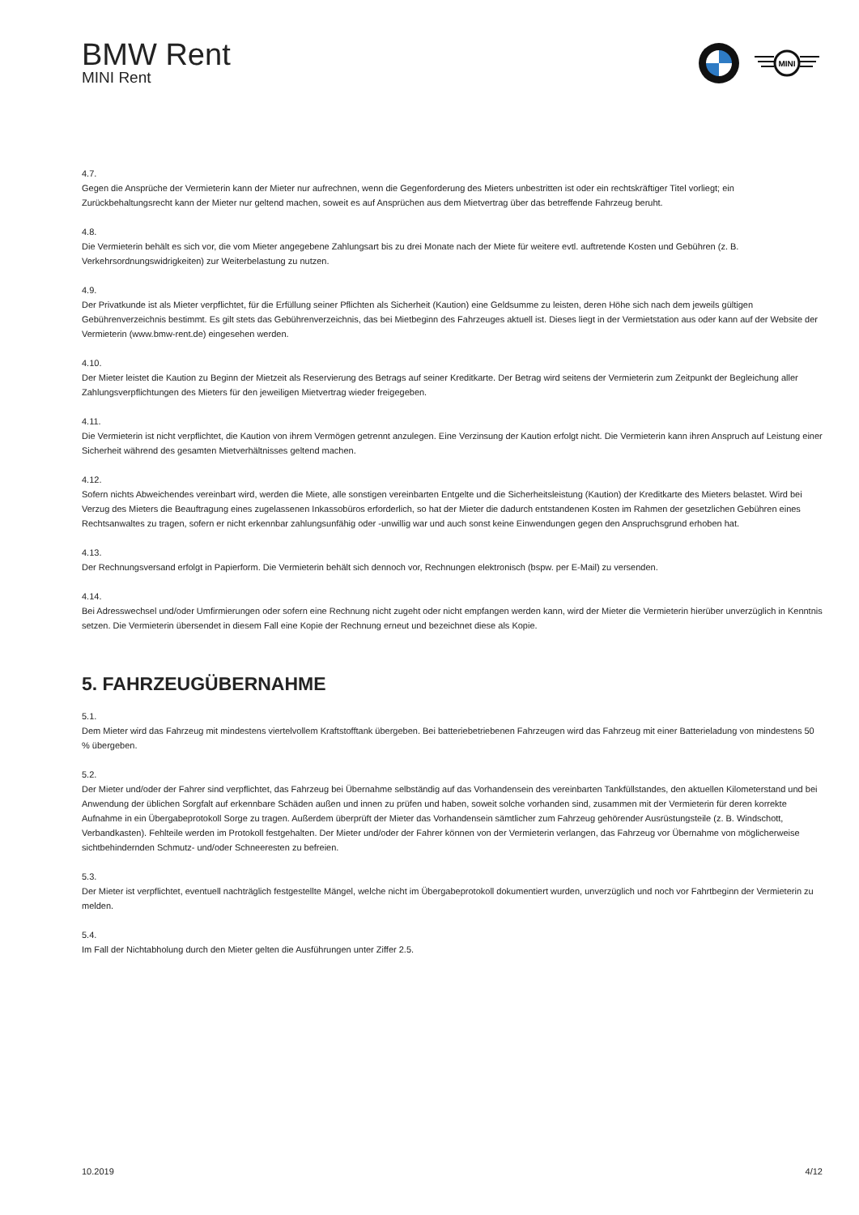BMW Rent
MINI Rent
MINI
4.7.
Gegen die Ansprüche der Vermieterin kann der Mieter nur aufrechnen, wenn die Gegenforderung des Mieters unbestritten ist oder ein rechtskräftiger Titel vorliegt; ein Zurückbehaltungsrecht kann der Mieter nur geltend machen, soweit es auf Ansprüchen aus dem Mietvertrag über das betreffende Fahrzeug beruht.
4.8.
Die Vermieterin behält es sich vor, die vom Mieter angegebene Zahlungsart bis zu drei Monate nach der Miete für weitere evtl. auftretende Kosten und Gebühren (z. B. Verkehrsordnungswidrigkeiten) zur Weiterbelastung zu nutzen.
4.9.
Der Privatkunde ist als Mieter verpflichtet, für die Erfüllung seiner Pflichten als Sicherheit (Kaution) eine Geldsumme zu leisten, deren Höhe sich nach dem jeweils gültigen Gebührenverzeichnis bestimmt. Es gilt stets das Gebührenverzeichnis, das bei Mietbeginn des Fahrzeuges aktuell ist. Dieses liegt in der Vermietstation aus oder kann auf der Website der Vermieterin (www.bmw-rent.de) eingesehen werden.
4.10.
Der Mieter leistet die Kaution zu Beginn der Mietzeit als Reservierung des Betrags auf seiner Kreditkarte. Der Betrag wird seitens der Vermieterin zum Zeitpunkt der Begleichung aller Zahlungsverpflichtungen des Mieters für den jeweiligen Mietvertrag wieder freigegeben.
4.11.
Die Vermieterin ist nicht verpflichtet, die Kaution von ihrem Vermögen getrennt anzulegen. Eine Verzinsung der Kaution erfolgt nicht. Die Vermieterin kann ihren Anspruch auf Leistung einer Sicherheit während des gesamten Mietverhältnisses geltend machen.
4.12.
Sofern nichts Abweichendes vereinbart wird, werden die Miete, alle sonstigen vereinbarten Entgelte und die Sicherheitsleistung (Kaution) der Kreditkarte des Mieters belastet. Wird bei Verzug des Mieters die Beauftragung eines zugelassenen Inkassobüros erforderlich, so hat der Mieter die dadurch entstandenen Kosten im Rahmen der gesetzlichen Gebühren eines Rechtsanwaltes zu tragen, sofern er nicht erkennbar zahlungsunfähig oder -unwillig war und auch sonst keine Einwendungen gegen den Anspruchsgrund erhoben hat.
4.13.
Der Rechnungsversand erfolgt in Papierform. Die Vermieterin behält sich dennoch vor, Rechnungen elektronisch (bspw. per E-Mail) zu versenden.
4.14.
Bei Adresswechsel und/oder Umfirmierungen oder sofern eine Rechnung nicht zugeht oder nicht empfangen werden kann, wird der Mieter die Vermieterin hierüber unverzüglich in Kenntnis setzen. Die Vermieterin übersendet in diesem Fall eine Kopie der Rechnung erneut und bezeichnet diese als Kopie.
5. FAHRZEUGÜBERNAHME
5.1.
Dem Mieter wird das Fahrzeug mit mindestens viertelvollem Kraftstofftank übergeben. Bei batteriebetriebenen Fahrzeugen wird das Fahrzeug mit einer Batterieladung von mindestens 50 % übergeben.
5.2.
Der Mieter und/oder der Fahrer sind verpflichtet, das Fahrzeug bei Übernahme selbständig auf das Vorhandensein des vereinbarten Tankfüllstandes, den aktuellen Kilometerstand und bei Anwendung der üblichen Sorgfalt auf erkennbare Schäden außen und innen zu prüfen und haben, soweit solche vorhanden sind, zusammen mit der Vermieterin für deren korrekte Aufnahme in ein Übergabeprotokoll Sorge zu tragen. Außerdem überprüft der Mieter das Vorhandensein sämtlicher zum Fahrzeug gehörender Ausrüstungsteile (z. B. Windschott, Verbandkasten). Fehlteile werden im Protokoll festgehalten. Der Mieter und/oder der Fahrer können von der Vermieterin verlangen, das Fahrzeug vor Übernahme von möglicherweise sichtbehindernden Schmutz- und/oder Schneeresten zu befreien.
5.3.
Der Mieter ist verpflichtet, eventuell nachträglich festgestellte Mängel, welche nicht im Übergabeprotokoll dokumentiert wurden, unverzüglich und noch vor Fahrtbeginn der Vermieterin zu melden.
5.4.
Im Fall der Nichtabholung durch den Mieter gelten die Ausführungen unter Ziffer 2.5.
10.2019 4/12